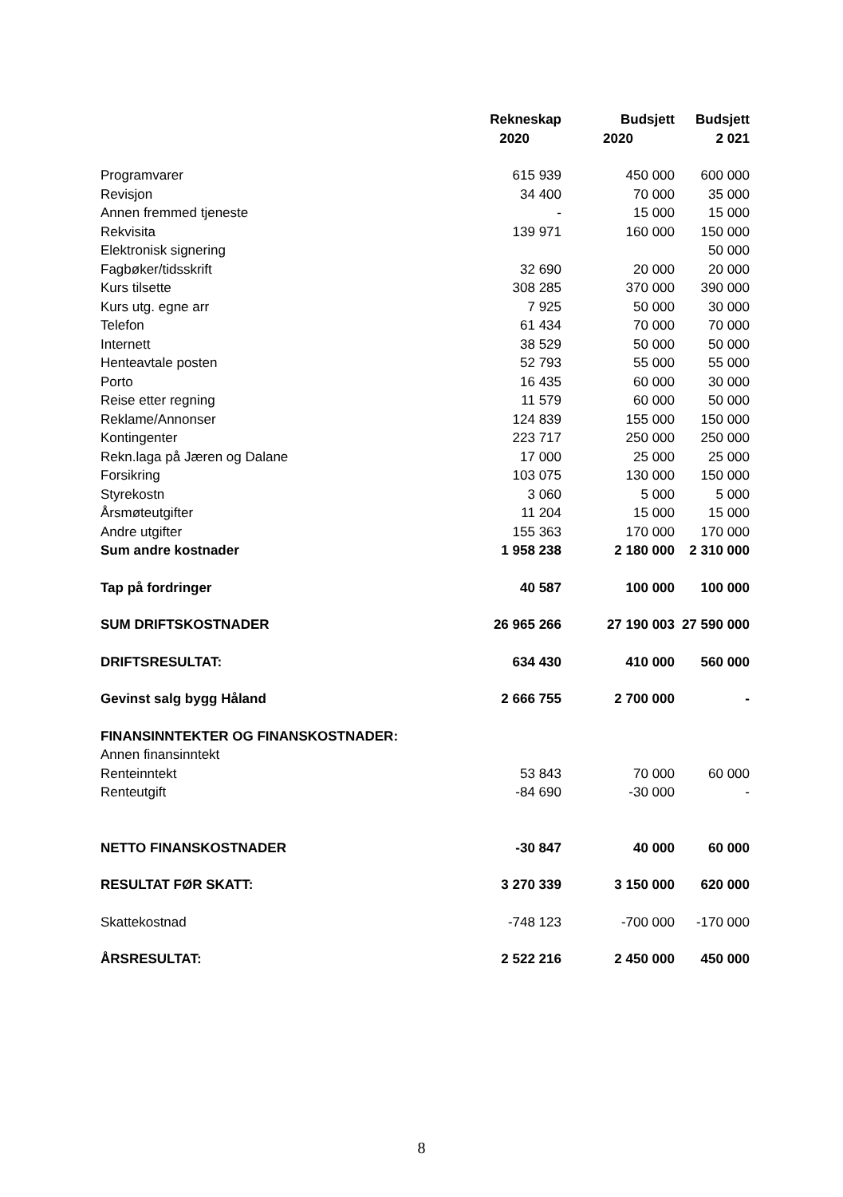| | Rekneskap | Budsjett | Budsjett |
| --- | --- | --- | --- |
| | 2020 | 2020 | 2 021 |
| Programvarer | 615 939 | 450 000 | 600 000 |
| Revisjon | 34 400 | 70 000 | 35 000 |
| Annen fremmed tjeneste | - | 15 000 | 15 000 |
| Rekvisita | 139 971 | 160 000 | 150 000 |
| Elektronisk signering | | | 50 000 |
| Fagbøker/tidsskrift | 32 690 | 20 000 | 20 000 |
| Kurs tilsette | 308 285 | 370 000 | 390 000 |
| Kurs utg. egne arr | 7 925 | 50 000 | 30 000 |
| Telefon | 61 434 | 70 000 | 70 000 |
| Internett | 38 529 | 50 000 | 50 000 |
| Henteavtale posten | 52 793 | 55 000 | 55 000 |
| Porto | 16 435 | 60 000 | 30 000 |
| Reise etter regning | 11 579 | 60 000 | 50 000 |
| Reklame/Annonser | 124 839 | 155 000 | 150 000 |
| Kontingenter | 223 717 | 250 000 | 250 000 |
| Rekn.laga på Jæren og Dalane | 17 000 | 25 000 | 25 000 |
| Forsikring | 103 075 | 130 000 | 150 000 |
| Styrekostn | 3 060 | 5 000 | 5 000 |
| Årsmøteutgifter | 11 204 | 15 000 | 15 000 |
| Andre utgifter | 155 363 | 170 000 | 170 000 |
| Sum andre kostnader | 1 958 238 | 2 180 000 | 2 310 000 |
| Tap på fordringer | 40 587 | 100 000 | 100 000 |
| SUM DRIFTSKOSTNADER | 26 965 266 | 27 190 003 | 27 590 000 |
| DRIFTSRESULTAT: | 634 430 | 410 000 | 560 000 |
| Gevinst salg bygg Håland | 2 666 755 | 2 700 000 | - |
| FINANSINNTEKTER OG FINANSKOSTNADER: | | | |
| Annen finansinntekt | | | |
| Renteinntekt | 53 843 | 70 000 | 60 000 |
| Renteutgift | -84 690 | -30 000 | - |
| NETTO FINANSKOSTNADER | -30 847 | 40 000 | 60 000 |
| RESULTAT FØR SKATT: | 3 270 339 | 3 150 000 | 620 000 |
| Skattekostnad | -748 123 | -700 000 | -170 000 |
| ÅRSRESULTAT: | 2 522 216 | 2 450 000 | 450 000 |
8